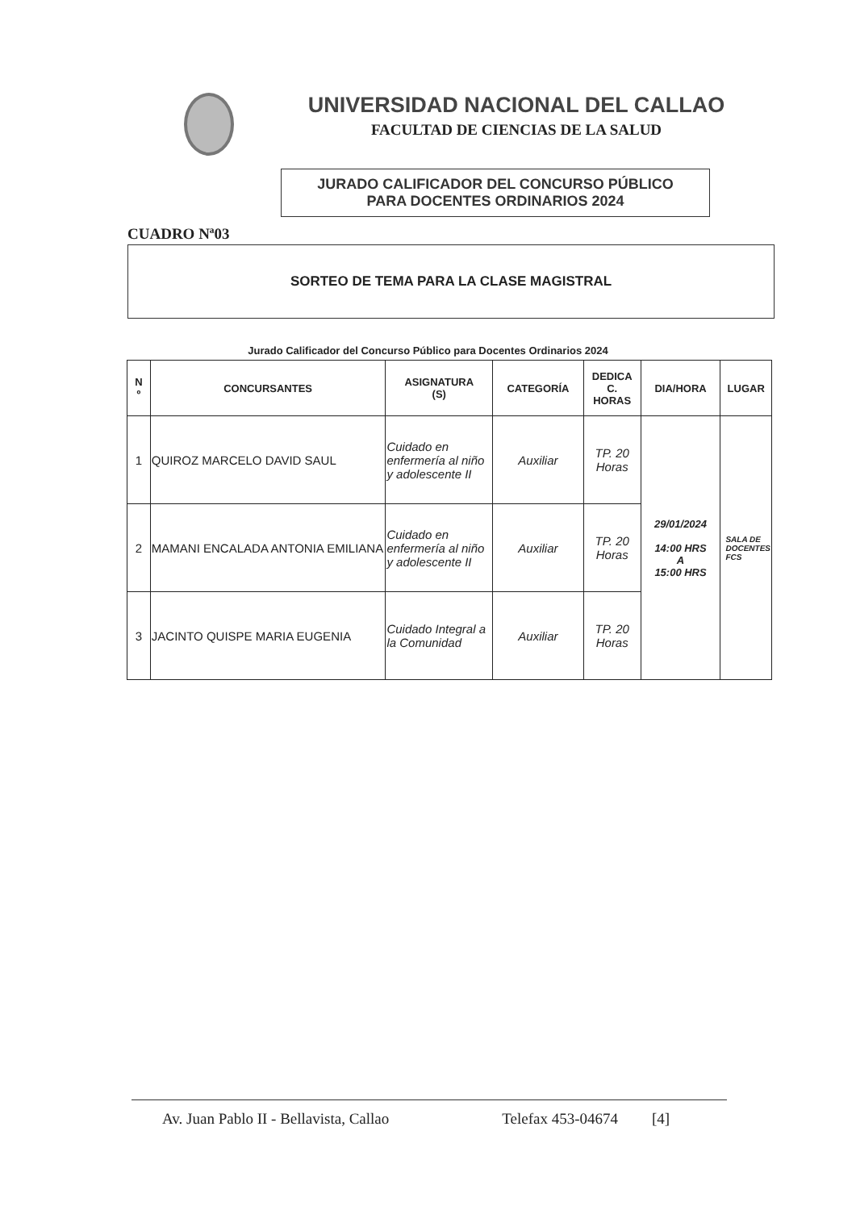UNIVERSIDAD NACIONAL DEL CALLAO
FACULTAD DE CIENCIAS DE LA SALUD
JURADO CALIFICADOR DEL CONCURSO PÚBLICO
PARA DOCENTES ORDINARIOS 2024
CUADRO Nª03
SORTEO DE TEMA PARA LA CLASE MAGISTRAL
Jurado Calificador del Concurso Público para Docentes Ordinarios 2024
| N º | CONCURSANTES | ASIGNATURA (S) | CATEGORÍA | DEDICA C. HORAS | DIA/HORA | LUGAR |
| --- | --- | --- | --- | --- | --- | --- |
| 1 | QUIROZ MARCELO DAVID SAUL | Cuidado en enfermería al niño y adolescente II | Auxiliar | TP. 20 Horas | 29/01/2024 14:00 HRS A 15:00 HRS | SALA DE DOCENTES FCS |
| 2 | MAMANI ENCALADA ANTONIA EMILIANA | Cuidado en enfermería al niño y adolescente II | Auxiliar | TP. 20 Horas | | |
| 3 | JACINTO QUISPE MARIA EUGENIA | Cuidado Integral a la Comunidad | Auxiliar | TP. 20 Horas | | |
Av. Juan Pablo II - Bellavista, Callao Telefax 453-04674 [4]